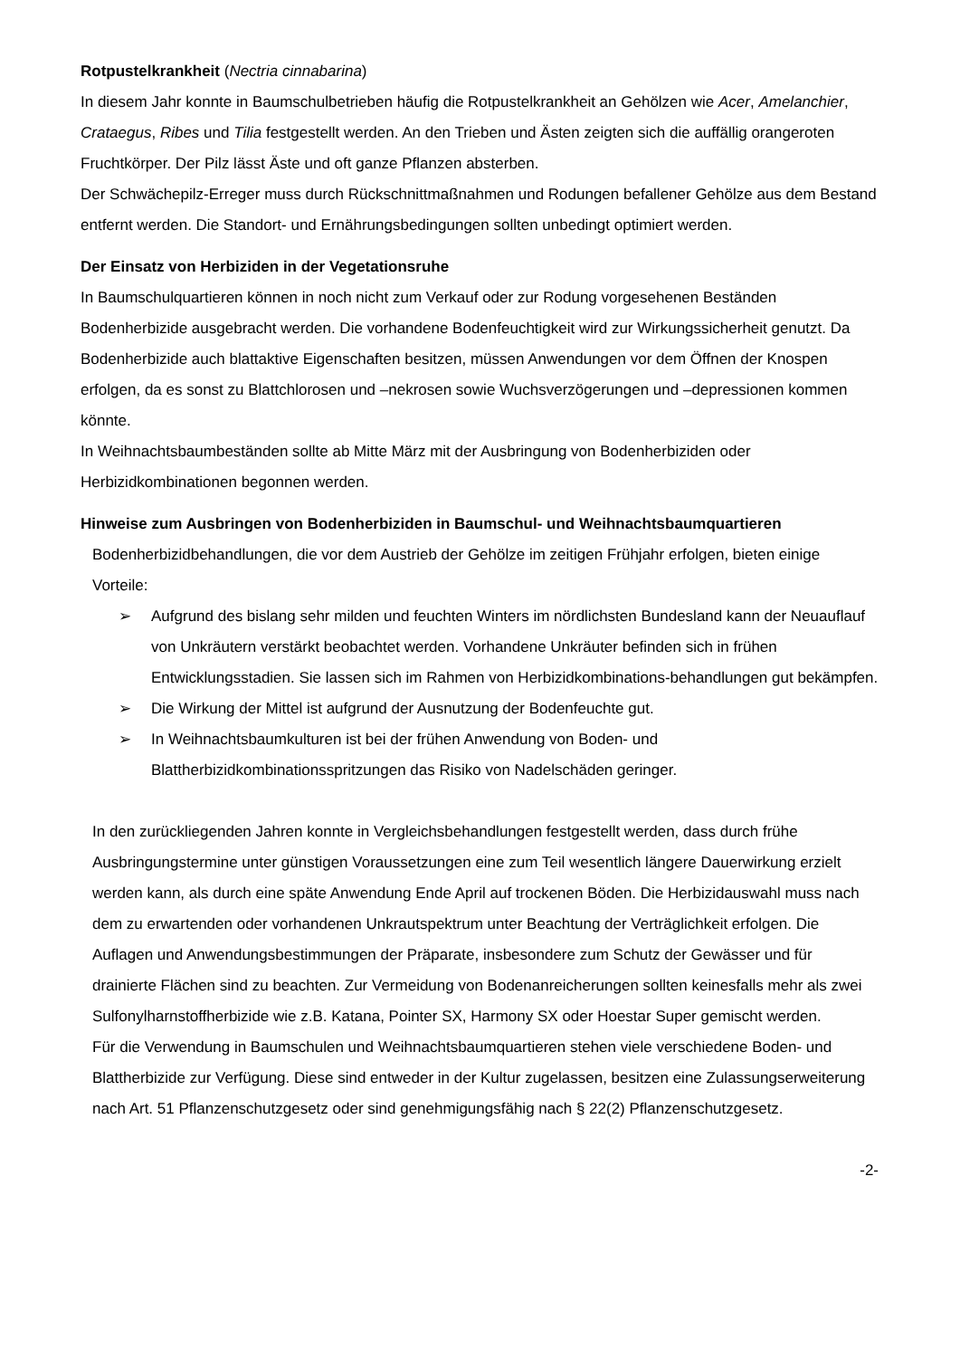Rotpustelkrankheit (Nectria cinnabarina)
In diesem Jahr konnte in Baumschulbetrieben häufig die Rotpustelkrankheit an Gehölzen wie Acer, Amelanchier, Crataegus, Ribes und Tilia festgestellt werden. An den Trieben und Ästen zeigten sich die auffällig orangeroten Fruchtkörper. Der Pilz lässt Äste und oft ganze Pflanzen absterben.
Der Schwächepilz-Erreger muss durch Rückschnittmaßnahmen und Rodungen befallener Gehölze aus dem Bestand entfernt werden. Die Standort- und Ernährungsbedingungen sollten unbedingt optimiert werden.
Der Einsatz von Herbiziden in der Vegetationsruhe
In Baumschulquartieren können in noch nicht zum Verkauf oder zur Rodung vorgesehenen Beständen Bodenherbizide ausgebracht werden. Die vorhandene Bodenfeuchtigkeit wird zur Wirkungssicherheit genutzt. Da Bodenherbizide auch blattaktive Eigenschaften besitzen, müssen Anwendungen vor dem Öffnen der Knospen erfolgen, da es sonst zu Blattchlorosen und –nekrosen sowie Wuchsverzögerungen und –depressionen kommen könnte.
In Weihnachtsbaumbeständen sollte ab Mitte März mit der Ausbringung von Bodenherbiziden oder Herbizidkombinationen begonnen werden.
Hinweise zum Ausbringen von Bodenherbiziden in Baumschul- und Weihnachtsbaumquartieren
Bodenherbizidbehandlungen, die vor dem Austrieb der Gehölze im zeitigen Frühjahr erfolgen, bieten einige Vorteile:
➢ Aufgrund des bislang sehr milden und feuchten Winters im nördlichsten Bundesland kann der Neuauflauf von Unkräutern verstärkt beobachtet werden. Vorhandene Unkräuter befinden sich in frühen Entwicklungsstadien. Sie lassen sich im Rahmen von Herbizidkombinations-behandlungen gut bekämpfen.
➢ Die Wirkung der Mittel ist aufgrund der Ausnutzung der Bodenfeuchte gut.
➢ In Weihnachtsbaumkulturen ist bei der frühen Anwendung von Boden- und Blattherbizidkombinationsspritzungen das Risiko von Nadelschäden geringer.
In den zurückliegenden Jahren konnte in Vergleichsbehandlungen festgestellt werden, dass durch frühe Ausbringungstermine unter günstigen Voraussetzungen eine zum Teil wesentlich längere Dauerwirkung erzielt werden kann, als durch eine späte Anwendung Ende April auf trockenen Böden. Die Herbizidauswahl muss nach dem zu erwartenden oder vorhandenen Unkrautspektrum unter Beachtung der Verträglichkeit erfolgen. Die Auflagen und Anwendungsbestimmungen der Präparate, insbesondere zum Schutz der Gewässer und für drainierte Flächen sind zu beachten. Zur Vermeidung von Bodenanreicherungen sollten keinesfalls mehr als zwei Sulfonylharnstoffherbizide wie z.B. Katana, Pointer SX, Harmony SX oder Hoestar Super gemischt werden.
Für die Verwendung in Baumschulen und Weihnachtsbaumquartieren stehen viele verschiedene Boden- und Blattherbizide zur Verfügung. Diese sind entweder in der Kultur zugelassen, besitzen eine Zulassungserweiterung nach Art. 51 Pflanzenschutzgesetz oder sind genehmigungsfähig nach § 22(2) Pflanzenschutzgesetz.
-2-